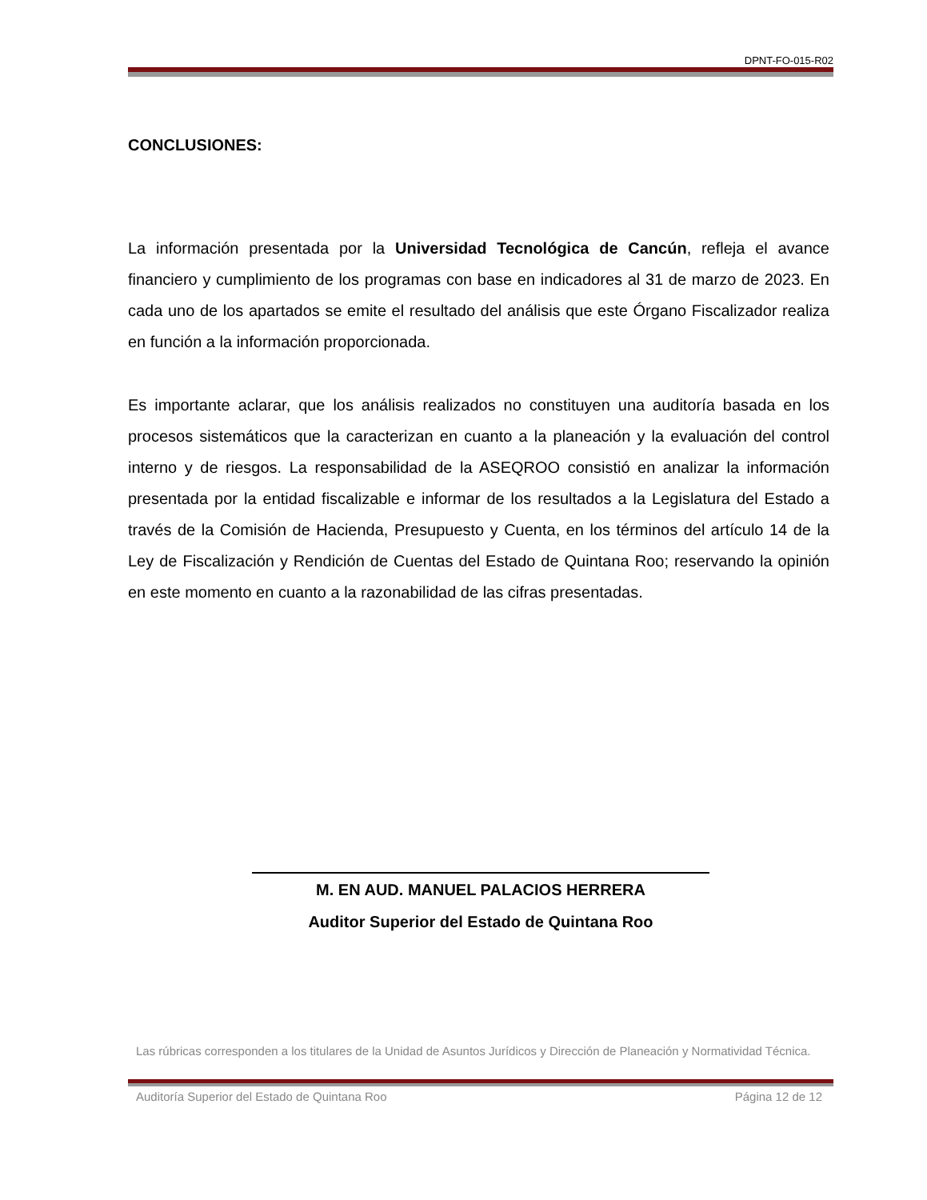DPNT-FO-015-R02
CONCLUSIONES:
La información presentada por la Universidad Tecnológica de Cancún, refleja el avance financiero y cumplimiento de los programas con base en indicadores al 31 de marzo de 2023. En cada uno de los apartados se emite el resultado del análisis que este Órgano Fiscalizador realiza en función a la información proporcionada.
Es importante aclarar, que los análisis realizados no constituyen una auditoría basada en los procesos sistemáticos que la caracterizan en cuanto a la planeación y la evaluación del control interno y de riesgos. La responsabilidad de la ASEQROO consistió en analizar la información presentada por la entidad fiscalizable e informar de los resultados a la Legislatura del Estado a través de la Comisión de Hacienda, Presupuesto y Cuenta, en los términos del artículo 14 de la Ley de Fiscalización y Rendición de Cuentas del Estado de Quintana Roo; reservando la opinión en este momento en cuanto a la razonabilidad de las cifras presentadas.
M. EN AUD. MANUEL PALACIOS HERRERA
Auditor Superior del Estado de Quintana Roo
Las rúbricas corresponden a los titulares de la Unidad de Asuntos Jurídicos y Dirección de Planeación y Normatividad Técnica.
Auditoría Superior del Estado de Quintana Roo Página 12 de 12